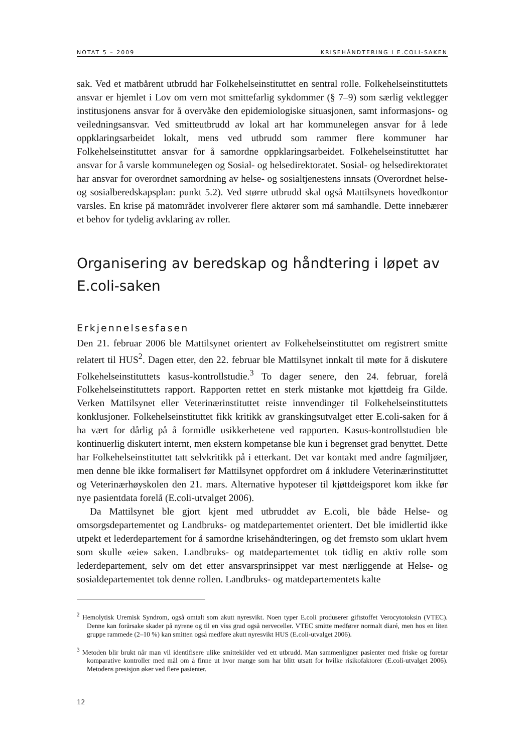NOTAT 5 – 2009 KRISEHÅNDTERING I E.COLI-SAKEN
sak. Ved et matbårent utbrudd har Folkehelseinstituttet en sentral rolle. Folkehelseinstituttets ansvar er hjemlet i Lov om vern mot smittefarlig sykdommer (§ 7–9) som særlig vektlegger institusjonens ansvar for å overvåke den epidemiologiske situasjonen, samt informasjons- og veiledningsansvar. Ved smitteutbrudd av lokal art har kommunelegen ansvar for å lede oppklaringsarbeidet lokalt, mens ved utbrudd som rammer flere kommuner har Folkehelseinstituttet ansvar for å samordne oppklaringsarbeidet. Folkehelseinstituttet har ansvar for å varsle kommunelegen og Sosial- og helsedirektoratet. Sosial- og helsedirektoratet har ansvar for overordnet samordning av helse- og sosialtjenestens innsats (Overordnet helse- og sosialberedskapsplan: punkt 5.2). Ved større utbrudd skal også Mattilsynets hovedkontor varsles. En krise på matområdet involverer flere aktører som må samhandle. Dette innebærer et behov for tydelig avklaring av roller.
Organisering av beredskap og håndtering i løpet av E.coli-saken
Erkjennelsesfasen
Den 21. februar 2006 ble Mattilsynet orientert av Folkehelseinstituttet om registrert smitte relatert til HUS<sup>2</sup>. Dagen etter, den 22. februar ble Mattilsynet innkalt til møte for å diskutere Folkehelseinstituttets kasus-kontrollstudie.<sup>3</sup> To dager senere, den 24. februar, forelå Folkehelseinstituttets rapport. Rapporten rettet en sterk mistanke mot kjøttdeig fra Gilde. Verken Mattilsynet eller Veterinærinstituttet reiste innvendinger til Folkehelseinstituttets konklusjoner. Folkehelseinstituttet fikk kritikk av granskingsutvalget etter E.coli-saken for å ha vært for dårlig på å formidle usikkerhetene ved rapporten. Kasus-kontrollstudien ble kontinuerlig diskutert internt, men ekstern kompetanse ble kun i begrenset grad benyttet. Dette har Folkehelseinstituttet tatt selvkritikk på i etterkant. Det var kontakt med andre fagmiljøer, men denne ble ikke formalisert før Mattilsynet oppfordret om å inkludere Veterinærinstituttet og Veterinærhøyskolen den 21. mars. Alternative hypoteser til kjøttdeigsporet kom ikke før nye pasientdata forelå (E.coli-utvalget 2006).
Da Mattilsynet ble gjort kjent med utbruddet av E.coli, ble både Helse- og omsorgsdepartementet og Landbruks- og matdepartementet orientert. Det ble imidlertid ikke utpekt et lederdepartement for å samordne krisehåndteringen, og det fremsto som uklart hvem som skulle «eie» saken. Landbruks- og matdepartementet tok tidlig en aktiv rolle som lederdepartement, selv om det etter ansvarsprinsippet var mest nærliggende at Helse- og sosialdepartementet tok denne rollen. Landbruks- og matdepartementets kalte
<sup>2</sup> Hemolytisk Uremisk Syndrom, også omtalt som akutt nyresvikt. Noen typer E.coli produserer giftstoffet Verocytotoksin (VTEC). Denne kan forårsake skader på nyrene og til en viss grad også nerveceller. VTEC smitte medfører normalt diaré, men hos en liten gruppe rammede (2–10 %) kan smitten også medføre akutt nyresvikt HUS (E.coli-utvalget 2006).
<sup>3</sup> Metoden blir brukt når man vil identifisere ulike smittekilder ved ett utbrudd. Man sammenligner pasienter med friske og foretar komparative kontroller med mål om å finne ut hvor mange som har blitt utsatt for hvilke risikofaktorer (E.coli-utvalget 2006). Metodens presisjon øker ved flere pasienter.
12